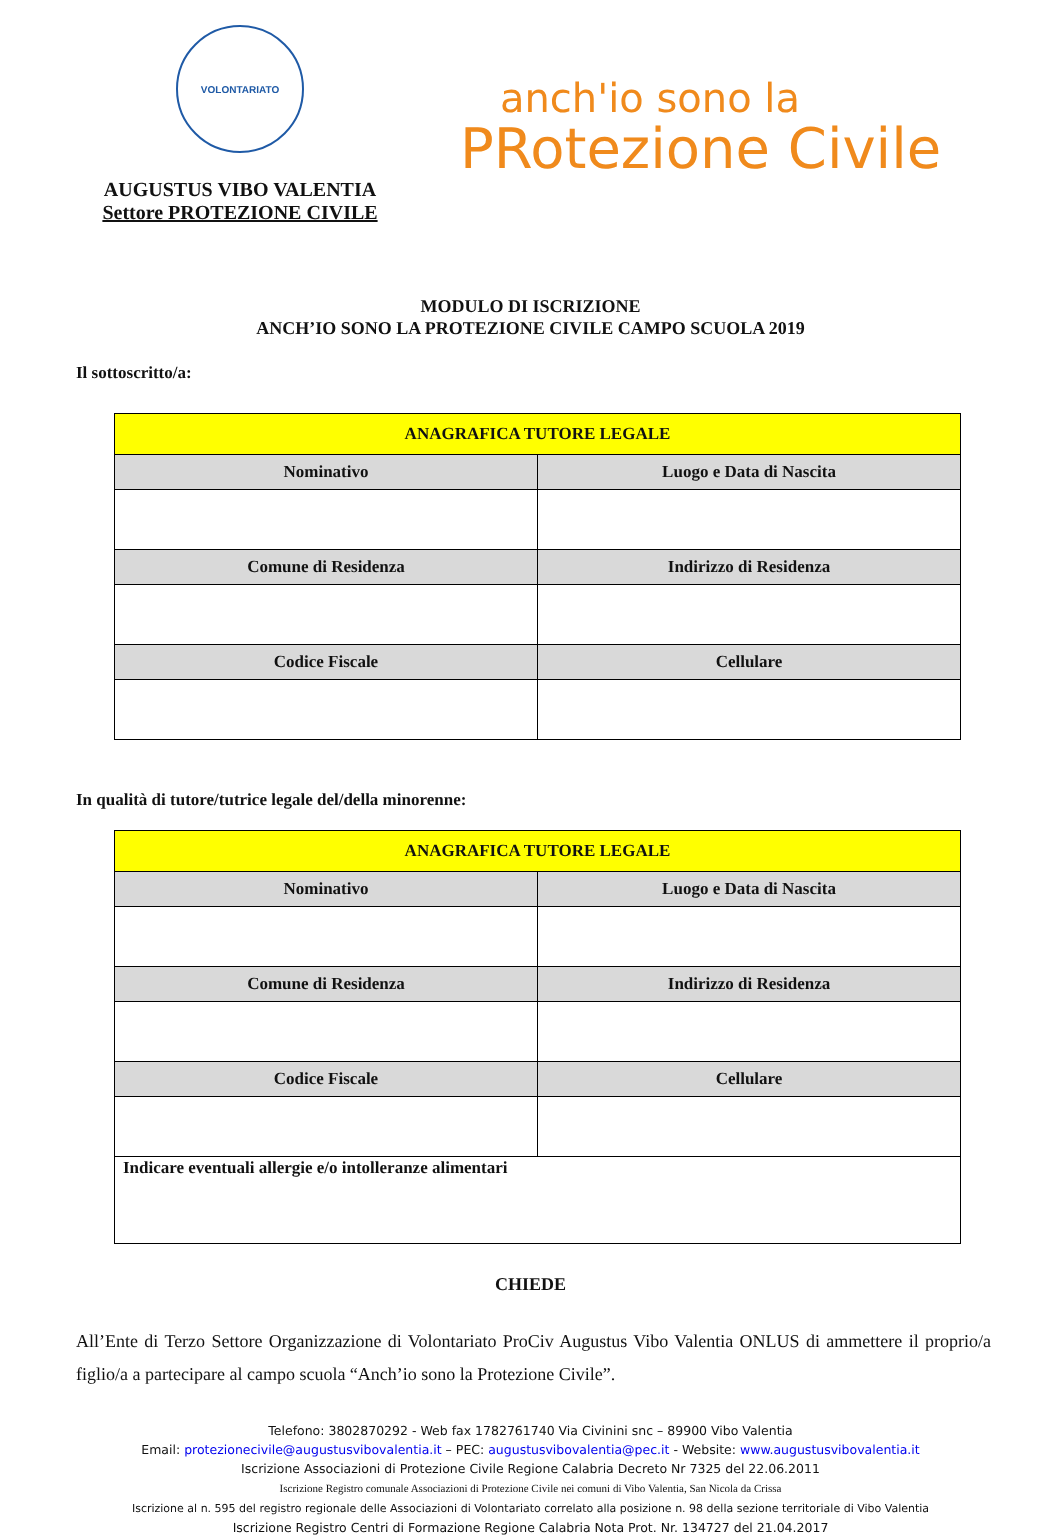VOLONTARIATO
AUGUSTUS VIBO VALENTIA
Settore PROTEZIONE CIVILE
anch'io sono la
PRotezione Civile
MODULO DI ISCRIZIONE
ANCH’IO SONO LA PROTEZIONE CIVILE CAMPO SCUOLA 2019
Il sottoscritto/a:
| ANAGRAFICA TUTORE LEGALE | |
| --- | --- |
| Nominativo | Luogo e Data di Nascita |
| Comune di Residenza | Indirizzo di Residenza |
| Codice Fiscale | Cellulare |
In qualità di tutore/tutrice legale del/della minorenne:
| ANAGRAFICA TUTORE LEGALE | |
| --- | --- |
| Nominativo | Luogo e Data di Nascita |
| Comune di Residenza | Indirizzo di Residenza |
| Codice Fiscale | Cellulare |
| Indicare eventuali allergie e/o intolleranze alimentari | |
CHIEDE
All’Ente di Terzo Settore Organizzazione di Volontariato ProCiv Augustus Vibo Valentia ONLUS di ammettere il proprio/a figlio/a a partecipare al campo scuola “Anch’io sono la Protezione Civile”.
Telefono: 3802870292 - Web fax 1782761740 Via Civinini snc – 89900 Vibo Valentia
Email: protezionecivile@augustusvibovalentia.it – PEC: augustusvibovalentia@pec.it - Website: www.augustusvibovalentia.it
Iscrizione Associazioni di Protezione Civile Regione Calabria Decreto Nr 7325 del 22.06.2011
Iscrizione Registro comunale Associazioni di Protezione Civile nei comuni di Vibo Valentia, San Nicola da Crissa
Iscrizione al n. 595 del registro regionale delle Associazioni di Volontariato correlato alla posizione n. 98 della sezione territoriale di Vibo Valentia
Iscrizione Registro Centri di Formazione Regione Calabria Nota Prot. Nr. 134727 del 21.04.2017